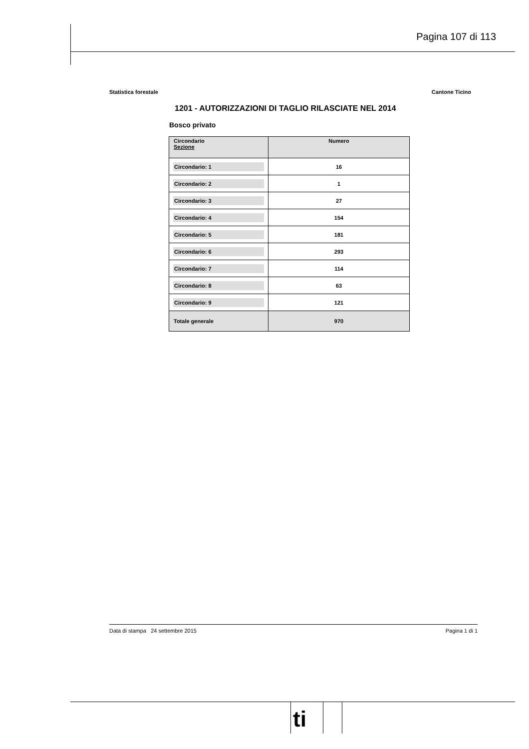Pagina 107 di 113
Statistica forestale Cantone Ticino
1201 - AUTORIZZAZIONI DI TAGLIO RILASCIATE NEL 2014
Bosco privato
| Circondario Sezione | Numero |
| --- | --- |
| Circondario: 1 | 16 |
| Circondario: 2 | 1 |
| Circondario: 3 | 27 |
| Circondario: 4 | 154 |
| Circondario: 5 | 181 |
| Circondario: 6 | 293 |
| Circondario: 7 | 114 |
| Circondario: 8 | 63 |
| Circondario: 9 | 121 |
| Totale generale | 970 |
Data di stampa 24 settembre 2015 Pagina 1 di 1
ti